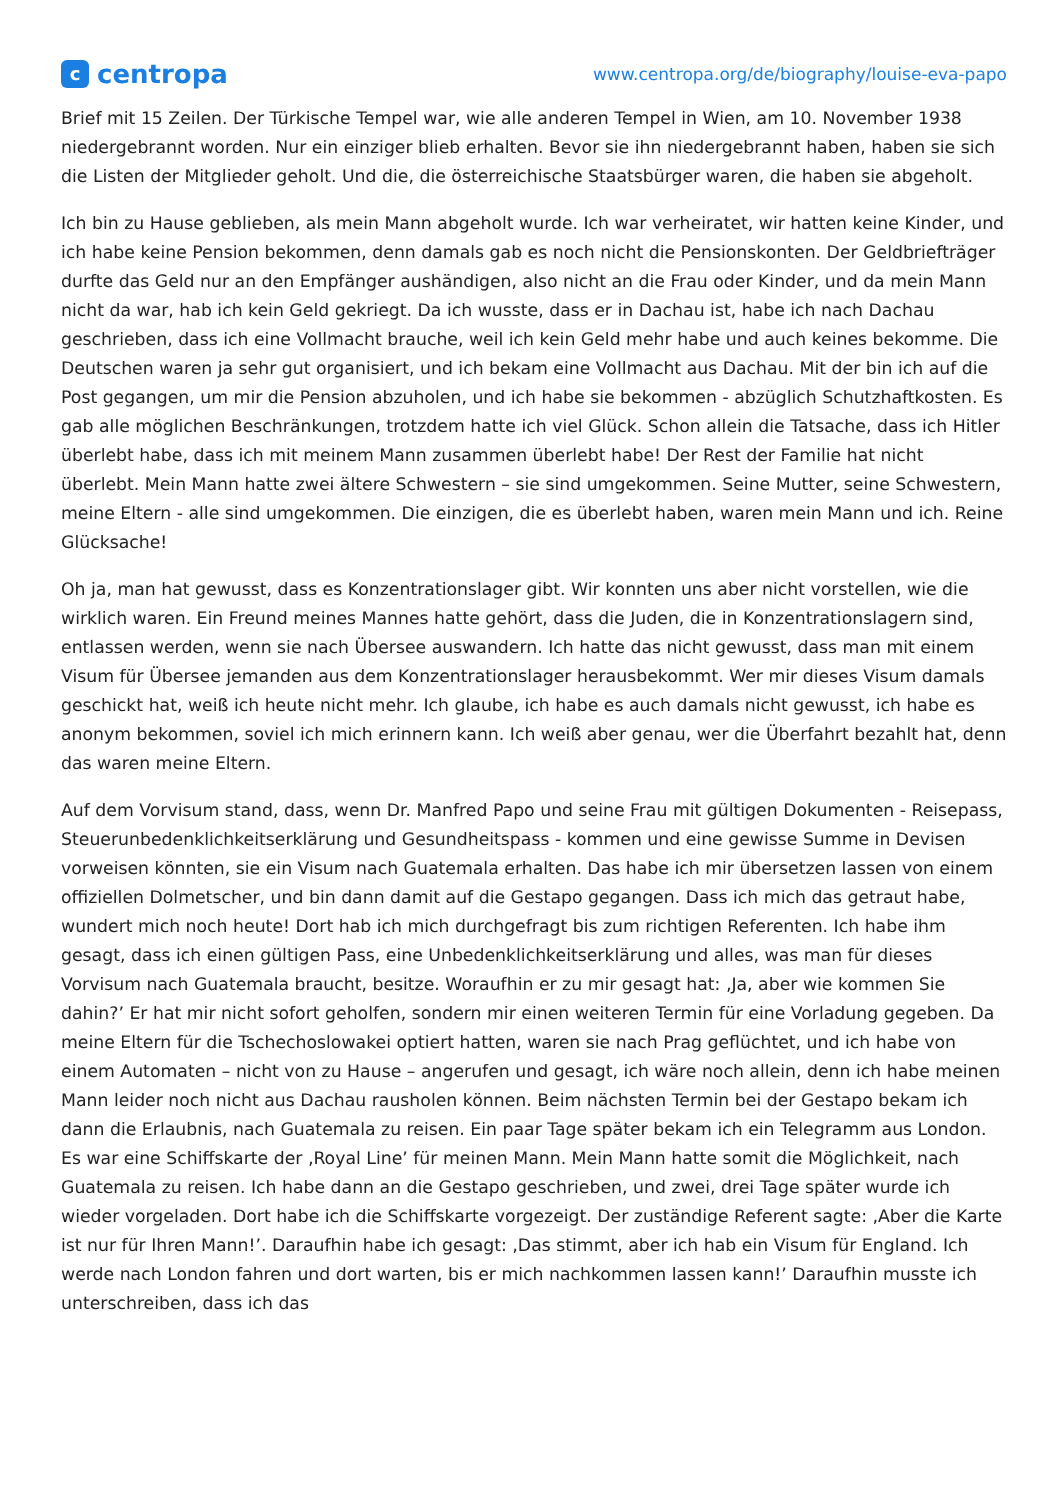c
centropa
www.centropa.org/de/biography/louise-eva-papo
Brief mit 15 Zeilen. Der Türkische Tempel war, wie alle anderen Tempel in Wien, am 10. November 1938 niedergebrannt worden. Nur ein einziger blieb erhalten. Bevor sie ihn niedergebrannt haben, haben sie sich die Listen der Mitglieder geholt. Und die, die österreichische Staatsbürger waren, die haben sie abgeholt.
Ich bin zu Hause geblieben, als mein Mann abgeholt wurde. Ich war verheiratet, wir hatten keine Kinder, und ich habe keine Pension bekommen, denn damals gab es noch nicht die Pensionskonten. Der Geldbriefträger durfte das Geld nur an den Empfänger aushändigen, also nicht an die Frau oder Kinder, und da mein Mann nicht da war, hab ich kein Geld gekriegt. Da ich wusste, dass er in Dachau ist, habe ich nach Dachau geschrieben, dass ich eine Vollmacht brauche, weil ich kein Geld mehr habe und auch keines bekomme. Die Deutschen waren ja sehr gut organisiert, und ich bekam eine Vollmacht aus Dachau. Mit der bin ich auf die Post gegangen, um mir die Pension abzuholen, und ich habe sie bekommen - abzüglich Schutzhaftkosten. Es gab alle möglichen Beschränkungen, trotzdem hatte ich viel Glück. Schon allein die Tatsache, dass ich Hitler überlebt habe, dass ich mit meinem Mann zusammen überlebt habe! Der Rest der Familie hat nicht überlebt. Mein Mann hatte zwei ältere Schwestern – sie sind umgekommen. Seine Mutter, seine Schwestern, meine Eltern - alle sind umgekommen. Die einzigen, die es überlebt haben, waren mein Mann und ich. Reine Glücksache!
Oh ja, man hat gewusst, dass es Konzentrationslager gibt. Wir konnten uns aber nicht vorstellen, wie die wirklich waren. Ein Freund meines Mannes hatte gehört, dass die Juden, die in Konzentrationslagern sind, entlassen werden, wenn sie nach Übersee auswandern. Ich hatte das nicht gewusst, dass man mit einem Visum für Übersee jemanden aus dem Konzentrationslager herausbekommt. Wer mir dieses Visum damals geschickt hat, weiß ich heute nicht mehr. Ich glaube, ich habe es auch damals nicht gewusst, ich habe es anonym bekommen, soviel ich mich erinnern kann. Ich weiß aber genau, wer die Überfahrt bezahlt hat, denn das waren meine Eltern.
Auf dem Vorvisum stand, dass, wenn Dr. Manfred Papo und seine Frau mit gültigen Dokumenten - Reisepass, Steuerunbedenklichkeitserklärung und Gesundheitspass - kommen und eine gewisse Summe in Devisen vorweisen könnten, sie ein Visum nach Guatemala erhalten. Das habe ich mir übersetzen lassen von einem offiziellen Dolmetscher, und bin dann damit auf die Gestapo gegangen. Dass ich mich das getraut habe, wundert mich noch heute! Dort hab ich mich durchgefragt bis zum richtigen Referenten. Ich habe ihm gesagt, dass ich einen gültigen Pass, eine Unbedenklichkeitserklärung und alles, was man für dieses Vorvisum nach Guatemala braucht, besitze. Woraufhin er zu mir gesagt hat: ‚Ja, aber wie kommen Sie dahin?’ Er hat mir nicht sofort geholfen, sondern mir einen weiteren Termin für eine Vorladung gegeben. Da meine Eltern für die Tschechoslowakei optiert hatten, waren sie nach Prag geflüchtet, und ich habe von einem Automaten – nicht von zu Hause – angerufen und gesagt, ich wäre noch allein, denn ich habe meinen Mann leider noch nicht aus Dachau rausholen können. Beim nächsten Termin bei der Gestapo bekam ich dann die Erlaubnis, nach Guatemala zu reisen. Ein paar Tage später bekam ich ein Telegramm aus London. Es war eine Schiffskarte der ‚Royal Line’ für meinen Mann. Mein Mann hatte somit die Möglichkeit, nach Guatemala zu reisen. Ich habe dann an die Gestapo geschrieben, und zwei, drei Tage später wurde ich wieder vorgeladen. Dort habe ich die Schiffskarte vorgezeigt. Der zuständige Referent sagte: ‚Aber die Karte ist nur für Ihren Mann!’. Daraufhin habe ich gesagt: ‚Das stimmt, aber ich hab ein Visum für England. Ich werde nach London fahren und dort warten, bis er mich nachkommen lassen kann!’ Daraufhin musste ich unterschreiben, dass ich das